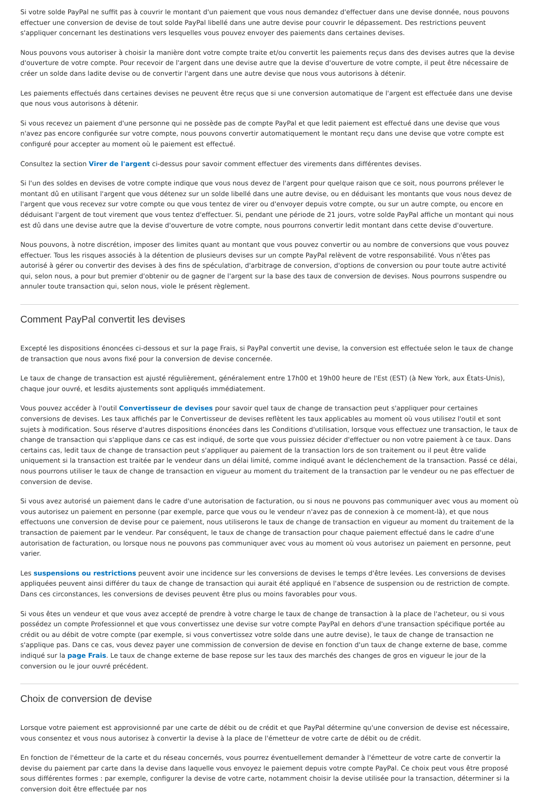Si votre solde PayPal ne suffit pas à couvrir le montant d'un paiement que vous nous demandez d'effectuer dans une devise donnée, nous pouvons effectuer une conversion de devise de tout solde PayPal libellé dans une autre devise pour couvrir le dépassement. Des restrictions peuvent s'appliquer concernant les destinations vers lesquelles vous pouvez envoyer des paiements dans certaines devises.
Nous pouvons vous autoriser à choisir la manière dont votre compte traite et/ou convertit les paiements reçus dans des devises autres que la devise d'ouverture de votre compte. Pour recevoir de l'argent dans une devise autre que la devise d'ouverture de votre compte, il peut être nécessaire de créer un solde dans ladite devise ou de convertir l'argent dans une autre devise que nous vous autorisons à détenir.
Les paiements effectués dans certaines devises ne peuvent être reçus que si une conversion automatique de l'argent est effectuée dans une devise que nous vous autorisons à détenir.
Si vous recevez un paiement d'une personne qui ne possède pas de compte PayPal et que ledit paiement est effectué dans une devise que vous n'avez pas encore configurée sur votre compte, nous pouvons convertir automatiquement le montant reçu dans une devise que votre compte est configuré pour accepter au moment où le paiement est effectué.
Consultez la section Virer de l'argent ci-dessus pour savoir comment effectuer des virements dans différentes devises.
Si l'un des soldes en devises de votre compte indique que vous nous devez de l'argent pour quelque raison que ce soit, nous pourrons prélever le montant dû en utilisant l'argent que vous détenez sur un solde libellé dans une autre devise, ou en déduisant les montants que vous nous devez de l'argent que vous recevez sur votre compte ou que vous tentez de virer ou d'envoyer depuis votre compte, ou sur un autre compte, ou encore en déduisant l'argent de tout virement que vous tentez d'effectuer. Si, pendant une période de 21 jours, votre solde PayPal affiche un montant qui nous est dû dans une devise autre que la devise d'ouverture de votre compte, nous pourrons convertir ledit montant dans cette devise d'ouverture.
Nous pouvons, à notre discrétion, imposer des limites quant au montant que vous pouvez convertir ou au nombre de conversions que vous pouvez effectuer. Tous les risques associés à la détention de plusieurs devises sur un compte PayPal relèvent de votre responsabilité. Vous n'êtes pas autorisé à gérer ou convertir des devises à des fins de spéculation, d'arbitrage de conversion, d'options de conversion ou pour toute autre activité qui, selon nous, a pour but premier d'obtenir ou de gagner de l'argent sur la base des taux de conversion de devises. Nous pourrons suspendre ou annuler toute transaction qui, selon nous, viole le présent règlement.
Comment PayPal convertit les devises
Excepté les dispositions énoncées ci-dessous et sur la page Frais, si PayPal convertit une devise, la conversion est effectuée selon le taux de change de transaction que nous avons fixé pour la conversion de devise concernée.
Le taux de change de transaction est ajusté régulièrement, généralement entre 17h00 et 19h00 heure de l'Est (EST) (à New York, aux États-Unis), chaque jour ouvré, et lesdits ajustements sont appliqués immédiatement.
Vous pouvez accéder à l'outil Convertisseur de devises pour savoir quel taux de change de transaction peut s'appliquer pour certaines conversions de devises. Les taux affichés par le Convertisseur de devises reflètent les taux applicables au moment où vous utilisez l'outil et sont sujets à modification. Sous réserve d'autres dispositions énoncées dans les Conditions d'utilisation, lorsque vous effectuez une transaction, le taux de change de transaction qui s'applique dans ce cas est indiqué, de sorte que vous puissiez décider d'effectuer ou non votre paiement à ce taux. Dans certains cas, ledit taux de change de transaction peut s'appliquer au paiement de la transaction lors de son traitement ou il peut être valide uniquement si la transaction est traitée par le vendeur dans un délai limité, comme indiqué avant le déclenchement de la transaction. Passé ce délai, nous pourrons utiliser le taux de change de transaction en vigueur au moment du traitement de la transaction par le vendeur ou ne pas effectuer de conversion de devise.
Si vous avez autorisé un paiement dans le cadre d'une autorisation de facturation, ou si nous ne pouvons pas communiquer avec vous au moment où vous autorisez un paiement en personne (par exemple, parce que vous ou le vendeur n'avez pas de connexion à ce moment-là), et que nous effectuons une conversion de devise pour ce paiement, nous utiliserons le taux de change de transaction en vigueur au moment du traitement de la transaction de paiement par le vendeur. Par conséquent, le taux de change de transaction pour chaque paiement effectué dans le cadre d'une autorisation de facturation, ou lorsque nous ne pouvons pas communiquer avec vous au moment où vous autorisez un paiement en personne, peut varier.
Les suspensions ou restrictions peuvent avoir une incidence sur les conversions de devises le temps d'être levées. Les conversions de devises appliquées peuvent ainsi différer du taux de change de transaction qui aurait été appliqué en l'absence de suspension ou de restriction de compte. Dans ces circonstances, les conversions de devises peuvent être plus ou moins favorables pour vous.
Si vous êtes un vendeur et que vous avez accepté de prendre à votre charge le taux de change de transaction à la place de l'acheteur, ou si vous possédez un compte Professionnel et que vous convertissez une devise sur votre compte PayPal en dehors d'une transaction spécifique portée au crédit ou au débit de votre compte (par exemple, si vous convertissez votre solde dans une autre devise), le taux de change de transaction ne s'applique pas. Dans ce cas, vous devez payer une commission de conversion de devise en fonction d'un taux de change externe de base, comme indiqué sur la page Frais. Le taux de change externe de base repose sur les taux des marchés des changes de gros en vigueur le jour de la conversion ou le jour ouvré précédent.
Choix de conversion de devise
Lorsque votre paiement est approvisionné par une carte de débit ou de crédit et que PayPal détermine qu'une conversion de devise est nécessaire, vous consentez et vous nous autorisez à convertir la devise à la place de l'émetteur de votre carte de débit ou de crédit.
En fonction de l'émetteur de la carte et du réseau concernés, vous pourrez éventuellement demander à l'émetteur de votre carte de convertir la devise du paiement par carte dans la devise dans laquelle vous envoyez le paiement depuis votre compte PayPal. Ce choix peut vous être proposé sous différentes formes : par exemple, configurer la devise de votre carte, notamment choisir la devise utilisée pour la transaction, déterminer si la conversion doit être effectuée par nos